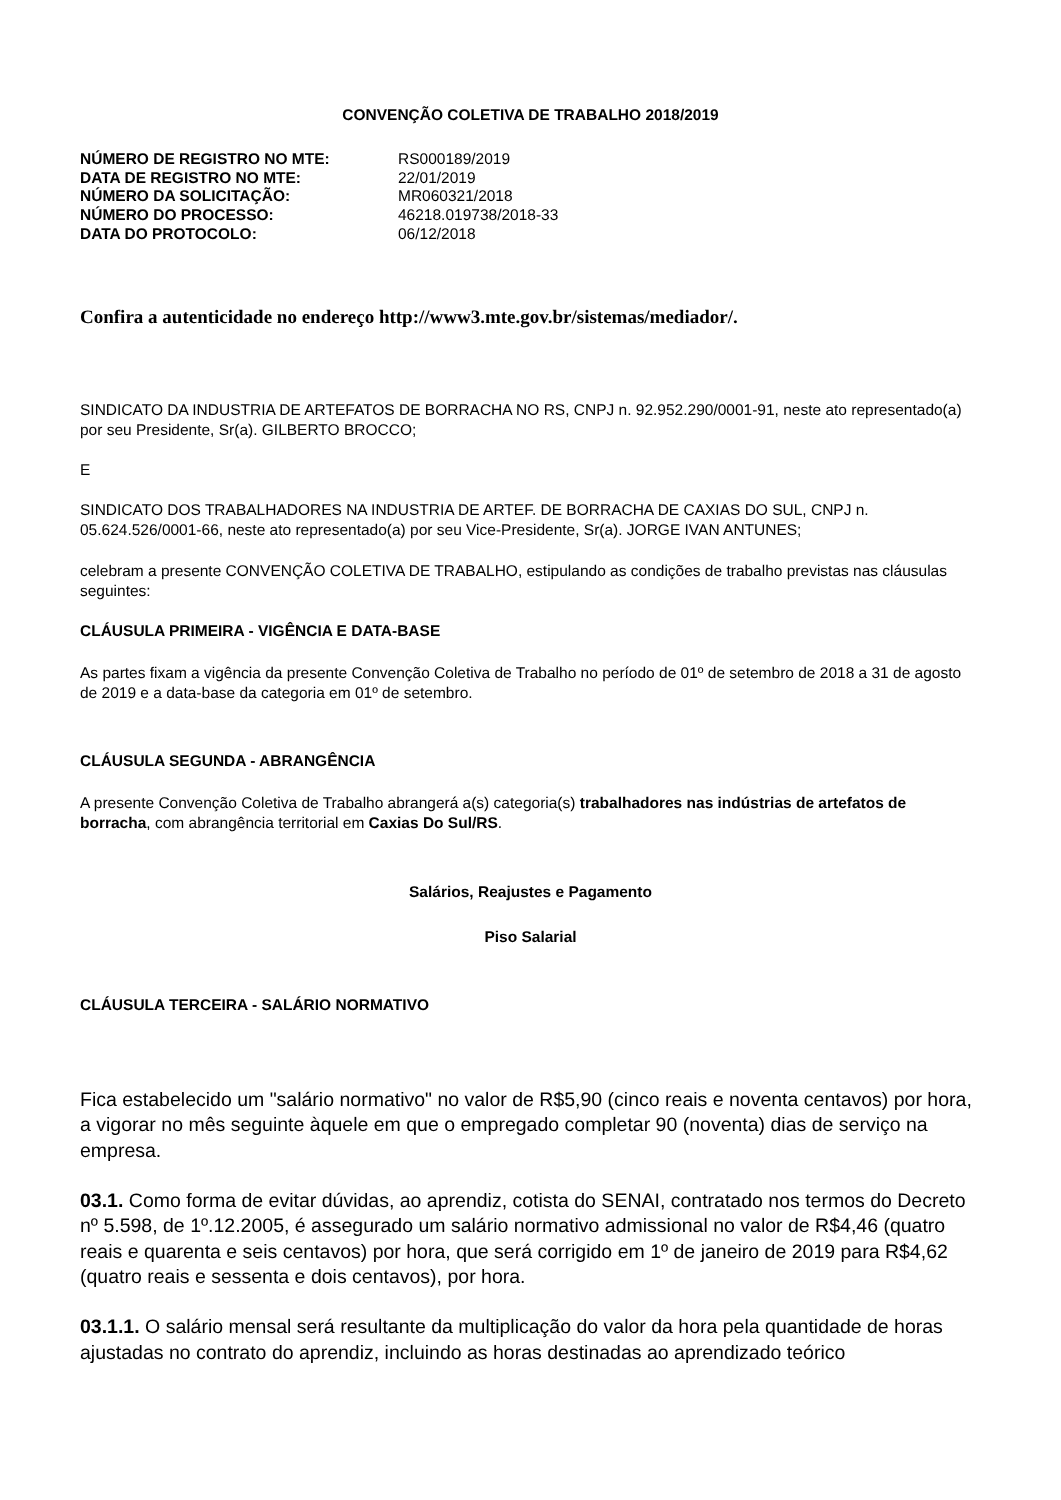CONVENÇÃO COLETIVA DE TRABALHO 2018/2019
| NÚMERO DE REGISTRO NO MTE: | RS000189/2019 |
| DATA DE REGISTRO NO MTE: | 22/01/2019 |
| NÚMERO DA SOLICITAÇÃO: | MR060321/2018 |
| NÚMERO DO PROCESSO: | 46218.019738/2018-33 |
| DATA DO PROTOCOLO: | 06/12/2018 |
Confira a autenticidade no endereço http://www3.mte.gov.br/sistemas/mediador/.
SINDICATO DA INDUSTRIA DE ARTEFATOS DE BORRACHA NO RS, CNPJ n. 92.952.290/0001-91, neste ato representado(a) por seu Presidente, Sr(a). GILBERTO BROCCO;
E
SINDICATO DOS TRABALHADORES NA INDUSTRIA DE ARTEF. DE BORRACHA DE CAXIAS DO SUL, CNPJ n. 05.624.526/0001-66, neste ato representado(a) por seu Vice-Presidente, Sr(a). JORGE IVAN ANTUNES;
celebram a presente CONVENÇÃO COLETIVA DE TRABALHO, estipulando as condições de trabalho previstas nas cláusulas seguintes:
CLÁUSULA PRIMEIRA - VIGÊNCIA E DATA-BASE
As partes fixam a vigência da presente Convenção Coletiva de Trabalho no período de 01º de setembro de 2018 a 31 de agosto de 2019 e a data-base da categoria em 01º de setembro.
CLÁUSULA SEGUNDA - ABRANGÊNCIA
A presente Convenção Coletiva de Trabalho abrangerá a(s) categoria(s) trabalhadores nas indústrias de artefatos de borracha, com abrangência territorial em Caxias Do Sul/RS.
Salários, Reajustes e Pagamento
Piso Salarial
CLÁUSULA TERCEIRA - SALÁRIO NORMATIVO
Fica estabelecido um "salário normativo" no valor de R$5,90 (cinco reais e noventa centavos) por hora, a vigorar no mês seguinte àquele em que o empregado completar 90 (noventa) dias de serviço na empresa.
03.1. Como forma de evitar dúvidas, ao aprendiz, cotista do SENAI, contratado nos termos do Decreto nº 5.598, de 1º.12.2005, é assegurado um salário normativo admissional no valor de R$4,46 (quatro reais e quarenta e seis centavos) por hora, que será corrigido em 1º de janeiro de 2019 para R$4,62 (quatro reais e sessenta e dois centavos), por hora.
03.1.1. O salário mensal será resultante da multiplicação do valor da hora pela quantidade de horas ajustadas no contrato do aprendiz, incluindo as horas destinadas ao aprendizado teórico